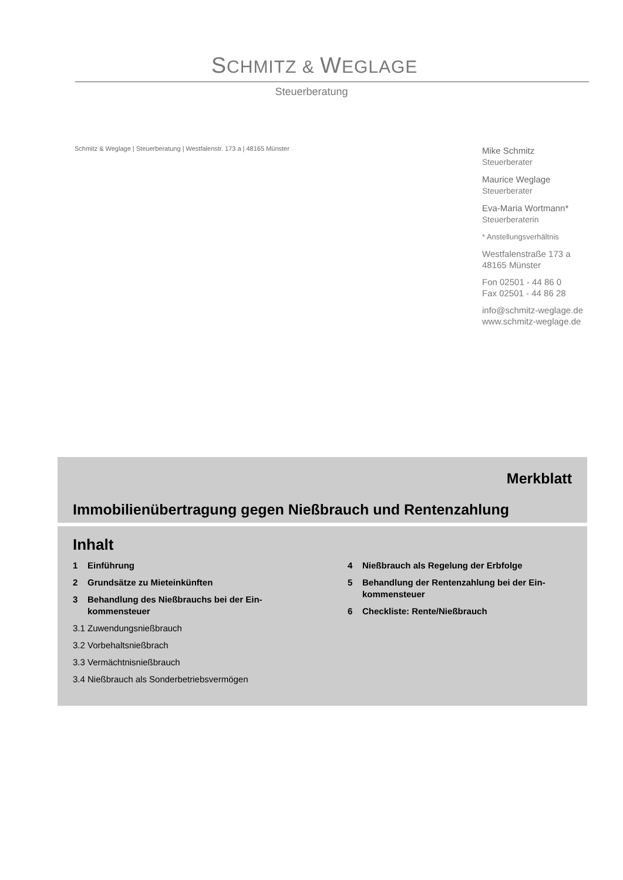SCHMITZ & WEGLAGE
Steuerberatung
Schmitz & Weglage | Steuerberatung | Westfalenstr. 173 a | 48165 Münster
Mike Schmitz
Steuerberater
Maurice Weglage
Steuerberater
Eva-Maria Wortmann*
Steuerberaterin
* Anstellungsverhältnis
Westfalenstraße 173 a
48165 Münster
Fon 02501 - 44 86 0
Fax 02501 - 44 86 28
info@schmitz-weglage.de
www.schmitz-weglage.de
Merkblatt
Immobilienübertragung gegen Nießbrauch und Rentenzahlung
Inhalt
1 Einführung
2 Grundsätze zu Mieteinkünften
3 Behandlung des Nießbrauchs bei der Ein-
kommensteuer
3.1 Zuwendungsnießbrauch
3.2 Vorbehaltsnießbrach
3.3 Vermächtnisnießbrauch
3.4 Nießbrauch als Sonderbetriebsvermögen
4 Nießbrauch als Regelung der Erbfolge
5 Behandlung der Rentenzahlung bei der Ein-
kommensteuer
6 Checkliste: Rente/Nießbrauch